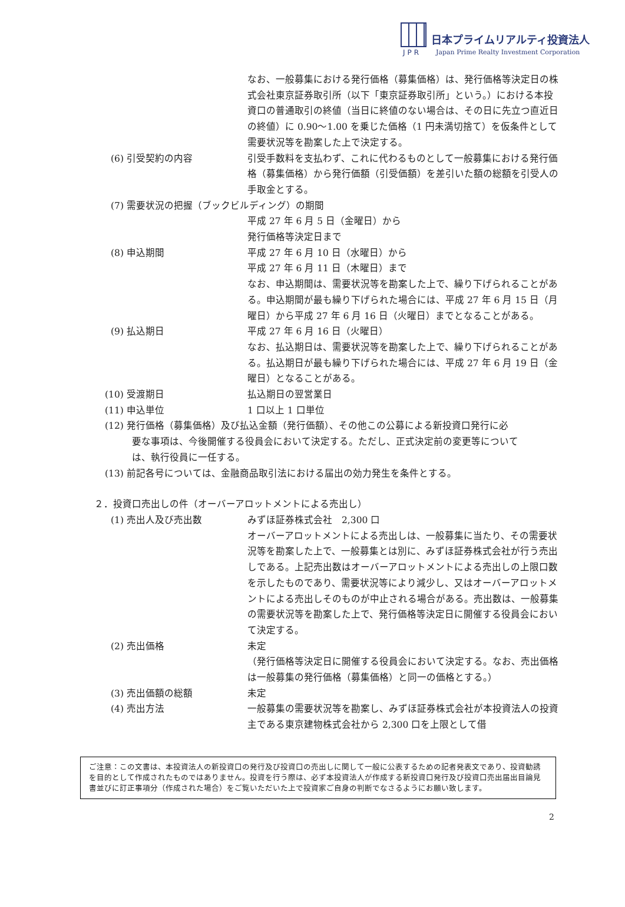日本プライムリアルティ投資法人
JPR
Japan Prime Realty Investment Corporation
なお、一般募集における発行価格（募集価格）は、発行価格等決定日の株式会社東京証券取引所（以下「東京証券取引所」という。）における本投資口の普通取引の終値（当日に終値のない場合は、その日に先立つ直近日の終値）に 0.90～1.00 を乗じた価格（1 円未満切捨て）を仮条件として需要状況等を勘案した上で決定する。
(6) 引受契約の内容 引受手数料を支払わず、これに代わるものとして一般募集における発行価格（募集価格）から発行価額（引受価額）を差引いた額の総額を引受人の手取金とする。
(7) 需要状況の把握（ブックビルディング）の期間
平成 27 年 6 月 5 日（金曜日）から
発行価格等決定日まで
(8) 申込期間 平成 27 年 6 月 10 日（水曜日）から
平成 27 年 6 月 11 日（木曜日）まで
なお、申込期間は、需要状況等を勘案した上で、繰り下げられることがある。申込期間が最も繰り下げられた場合には、平成 27 年 6 月 15 日（月曜日）から平成 27 年 6 月 16 日（火曜日）までとなることがある。
(9) 払込期日 平成 27 年 6 月 16 日（火曜日）
なお、払込期日は、需要状況等を勘案した上で、繰り下げられることがある。払込期日が最も繰り下げられた場合には、平成 27 年 6 月 19 日（金曜日）となることがある。
(10) 受渡期日 払込期日の翌営業日
(11) 申込単位 1 口以上 1 口単位
(12) 発行価格（募集価格）及び払込金額（発行価額）、その他この公募による新投資口発行に必
要な事項は、今後開催する役員会において決定する。ただし、正式決定前の変更等について
は、執行役員に一任する。
(13) 前記各号については、金融商品取引法における届出の効力発生を条件とする。
２．投資口売出しの件（オーバーアロットメントによる売出し）
(1) 売出人及び売出数 みずほ証券株式会社　2,300 口
オーバーアロットメントによる売出しは、一般募集に当たり、その需要状況等を勘案した上で、一般募集とは別に、みずほ証券株式会社が行う売出しである。上記売出数はオーバーアロットメントによる売出しの上限口数を示したものであり、需要状況等により減少し、又はオーバーアロットメントによる売出しそのものが中止される場合がある。売出数は、一般募集の需要状況等を勘案した上で、発行価格等決定日に開催する役員会において決定する。
(2) 売出価格 未定
（発行価格等決定日に開催する役員会において決定する。なお、売出価格は一般募集の発行価格（募集価格）と同一の価格とする。）
(3) 売出価額の総額 未定
(4) 売出方法 一般募集の需要状況等を勘案し、みずほ証券株式会社が本投資法人の投資主である東京建物株式会社から 2,300 口を上限として借
ご注意：この文書は、本投資法人の新投資口の発行及び投資口の売出しに関して一般に公表するための記者発表文であり、投資勧誘を目的として作成されたものではありません。投資を行う際は、必ず本投資法人が作成する新投資口発行及び投資口売出届出目論見書並びに訂正事項分（作成された場合）をご覧いただいた上で投資家ご自身の判断でなさるようにお願い致します。
2